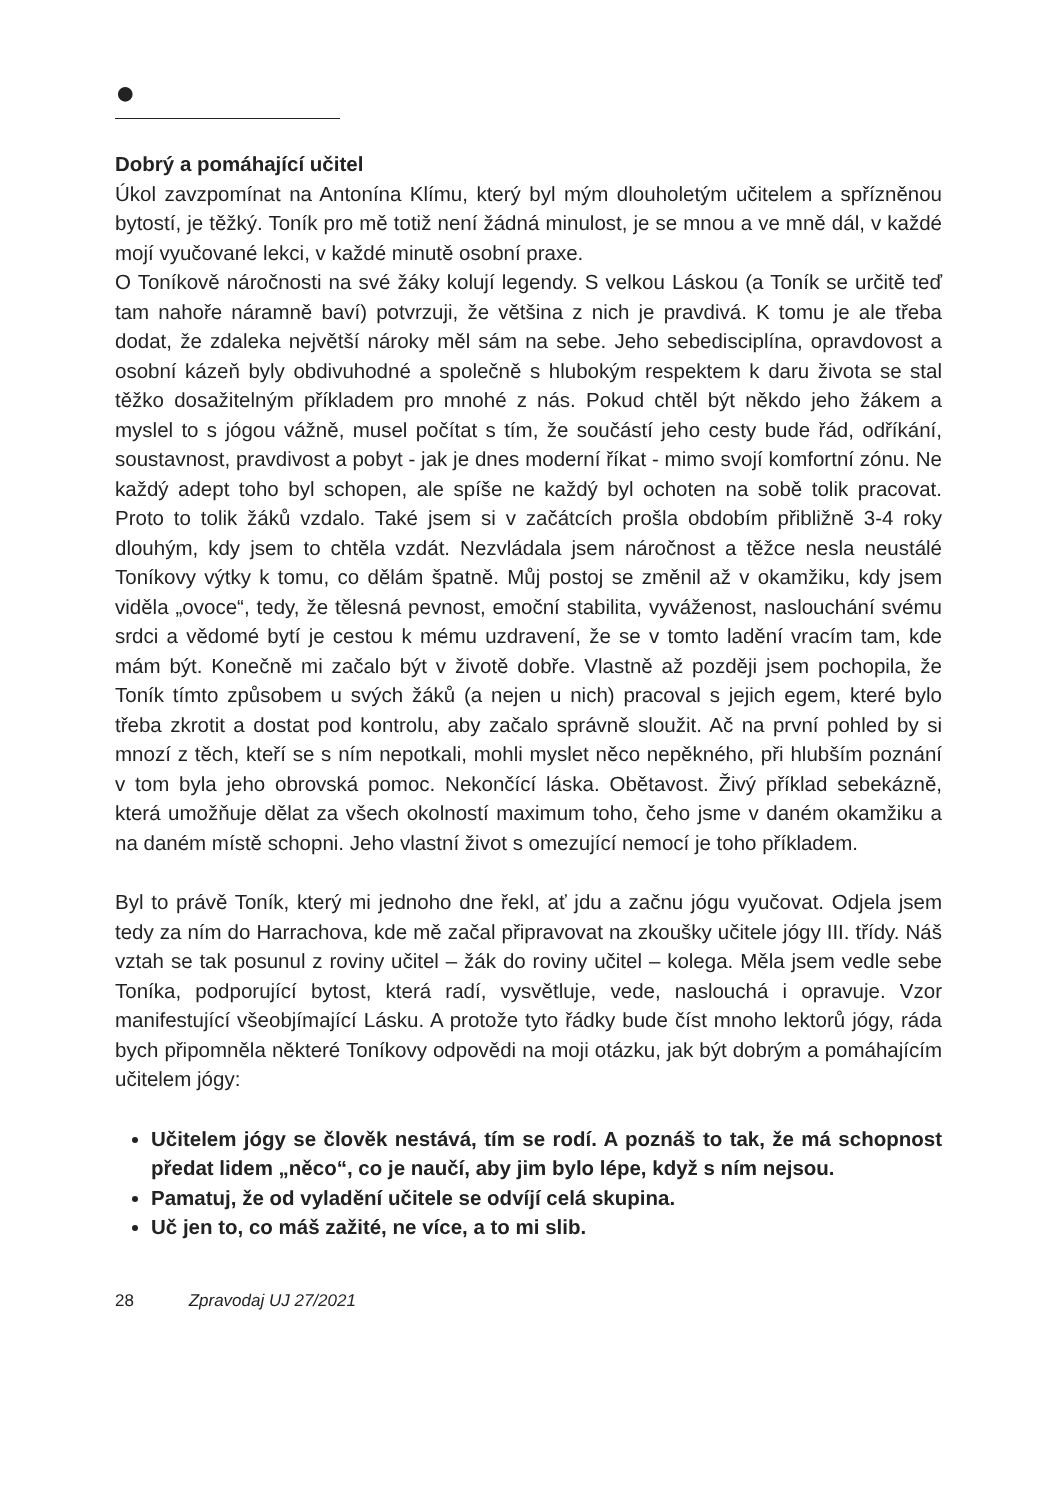●
Dobrý a pomáhající učitel
Úkol zavzpomínat na Antonína Klímu, který byl mým dlouholetým učitelem a spřízněnou bytostí, je těžký. Toník pro mě totiž není žádná minulost, je se mnou a ve mně dál, v každé mojí vyučované lekci, v každé minutě osobní praxe.
O Toníkově náročnosti na své žáky kolují legendy. S velkou Láskou (a Toník se určitě teď tam nahoře náramně baví) potvrzuji, že většina z nich je pravdivá. K tomu je ale třeba dodat, že zdaleka největší nároky měl sám na sebe. Jeho sebedisciplína, opravdovost a osobní kázeň byly obdivuhodné a společně s hlubokým respektem k daru života se stal těžko dosažitelným příkladem pro mnohé z nás. Pokud chtěl být někdo jeho žákem a myslel to s jógou vážně, musel počítat s tím, že součástí jeho cesty bude řád, odříkání, soustavnost, pravdivost a pobyt - jak je dnes moderní říkat - mimo svojí komfortní zónu. Ne každý adept toho byl schopen, ale spíše ne každý byl ochoten na sobě tolik pracovat. Proto to tolik žáků vzdalo. Také jsem si v začátcích prošla obdobím přibližně 3-4 roky dlouhým, kdy jsem to chtěla vzdát. Nezvládala jsem náročnost a těžce nesla neustálé Toníkovy výtky k tomu, co dělám špatně. Můj postoj se změnil až v okamžiku, kdy jsem viděla „ovoce“, tedy, že tělesná pevnost, emoční stabilita, vyváženost, naslouchání svému srdci a vědomé bytí je cestou k mému uzdravení, že se v tomto ladění vracím tam, kde mám být. Konečně mi začalo být v životě dobře. Vlastně až později jsem pochopila, že Toník tímto způsobem u svých žáků (a nejen u nich) pracoval s jejich egem, které bylo třeba zkrotit a dostat pod kontrolu, aby začalo správně sloužit. Ač na první pohled by si mnozí z těch, kteří se s ním nepotkali, mohli myslet něco nepěkného, při hlubším poznání v tom byla jeho obrovská pomoc. Nekončící láska. Obětavost. Živý příklad sebekázně, která umožňuje dělat za všech okolností maximum toho, čeho jsme v daném okamžiku a na daném místě schopni. Jeho vlastní život s omezující nemocí je toho příkladem.
Byl to právě Toník, který mi jednoho dne řekl, ať jdu a začnu jógu vyučovat. Odjela jsem tedy za ním do Harrachova, kde mě začal připravovat na zkoušky učitele jógy III. třídy. Náš vztah se tak posunul z roviny učitel – žák do roviny učitel – kolega. Měla jsem vedle sebe Toníka, podporující bytost, která radí, vysvětluje, vede, naslouchá i opravuje. Vzor manifestující všeobjímající Lásku. A protože tyto řádky bude číst mnoho lektorů jógy, ráda bych připomněla některé Toníkovy odpovědi na moji otázku, jak být dobrým a pomáhajícím učitelem jógy:
Učitelem jógy se člověk nestává, tím se rodí. A poznáš to tak, že má schopnost předat lidem „něco“, co je naučí, aby jim bylo lépe, když s ním nejsou.
Pamatuj, že od vyladění učitele se odvíjí celá skupina.
Uč jen to, co máš zažité, ne více, a to mi slib.
28 Zpravodaj UJ 27/2021